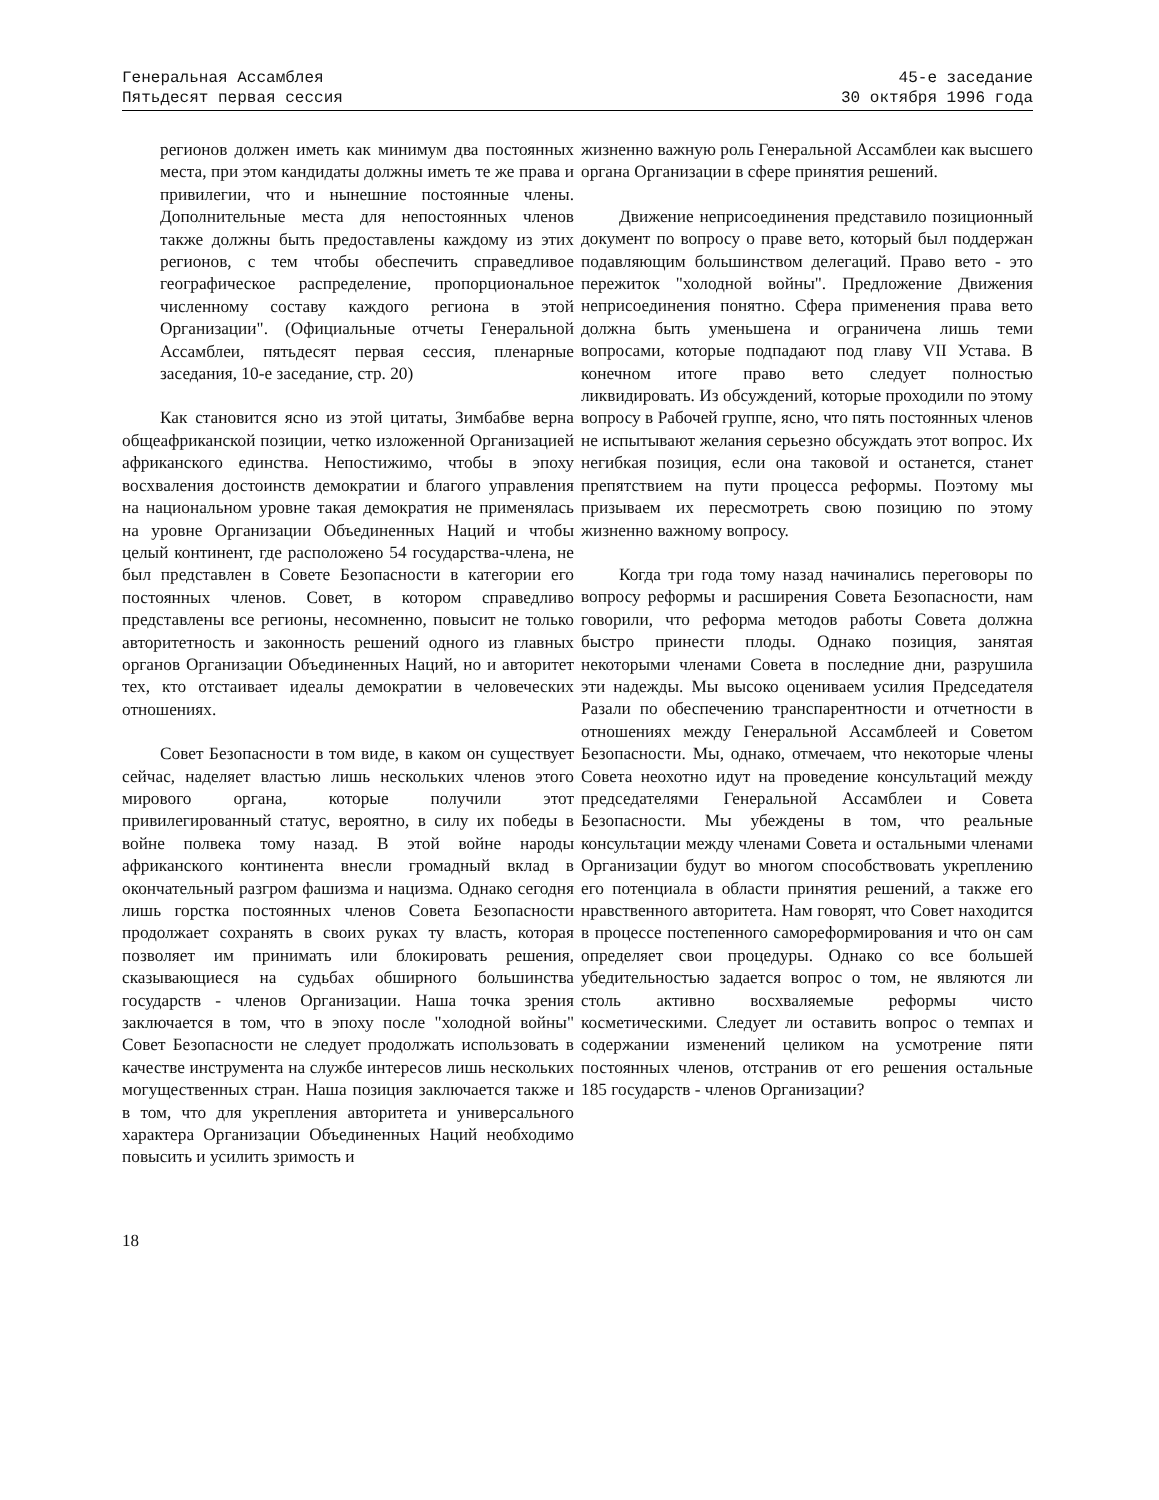Генеральная Ассамблея
Пятьдесят первая сессия
45-е заседание
30 октября 1996 года
регионов должен иметь как минимум два постоянных места, при этом кандидаты должны иметь те же права и привилегии, что и нынешние постоянные члены. Дополнительные места для непостоянных членов также должны быть предоставлены каждому из этих регионов, с тем чтобы обеспечить справедливое географическое распределение, пропорциональное численному составу каждого региона в этой Организации". (Официальные отчеты Генеральной Ассамблеи, пятьдесят первая сессия, пленарные заседания, 10-е заседание, стр. 20)
Как становится ясно из этой цитаты, Зимбабве верна общеафриканской позиции, четко изложенной Организацией африканского единства. Непостижимо, чтобы в эпоху восхваления достоинств демократии и благого управления на национальном уровне такая демократия не применялась на уровне Организации Объединенных Наций и чтобы целый континент, где расположено 54 государства-члена, не был представлен в Совете Безопасности в категории его постоянных членов. Совет, в котором справедливо представлены все регионы, несомненно, повысит не только авторитетность и законность решений одного из главных органов Организации Объединенных Наций, но и авторитет тех, кто отстаивает идеалы демократии в человеческих отношениях.
Совет Безопасности в том виде, в каком он существует сейчас, наделяет властью лишь нескольких членов этого мирового органа, которые получили этот привилегированный статус, вероятно, в силу их победы в войне полвека тому назад. В этой войне народы африканского континента внесли громадный вклад в окончательный разгром фашизма и нацизма. Однако сегодня лишь горстка постоянных членов Совета Безопасности продолжает сохранять в своих руках ту власть, которая позволяет им принимать или блокировать решения, сказывающиеся на судьбах обширного большинства государств - членов Организации. Наша точка зрения заключается в том, что в эпоху после "холодной войны" Совет Безопасности не следует продолжать использовать в качестве инструмента на службе интересов лишь нескольких могущественных стран. Наша позиция заключается также и в том, что для укрепления авторитета и универсального характера Организации Объединенных Наций необходимо повысить и усилить зримость и
жизненно важную роль Генеральной Ассамблеи как высшего органа Организации в сфере принятия решений.
Движение неприсоединения представило позиционный документ по вопросу о праве вето, который был поддержан подавляющим большинством делегаций. Право вето - это пережиток "холодной войны". Предложение Движения неприсоединения понятно. Сфера применения права вето должна быть уменьшена и ограничена лишь теми вопросами, которые подпадают под главу VII Устава. В конечном итоге право вето следует полностью ликвидировать. Из обсуждений, которые проходили по этому вопросу в Рабочей группе, ясно, что пять постоянных членов не испытывают желания серьезно обсуждать этот вопрос. Их негибкая позиция, если она таковой и останется, станет препятствием на пути процесса реформы. Поэтому мы призываем их пересмотреть свою позицию по этому жизненно важному вопросу.
Когда три года тому назад начинались переговоры по вопросу реформы и расширения Совета Безопасности, нам говорили, что реформа методов работы Совета должна быстро принести плоды. Однако позиция, занятая некоторыми членами Совета в последние дни, разрушила эти надежды. Мы высоко оцениваем усилия Председателя Разали по обеспечению транспарентности и отчетности в отношениях между Генеральной Ассамблеей и Советом Безопасности. Мы, однако, отмечаем, что некоторые члены Совета неохотно идут на проведение консультаций между председателями Генеральной Ассамблеи и Совета Безопасности. Мы убеждены в том, что реальные консультации между членами Совета и остальными членами Организации будут во многом способствовать укреплению его потенциала в области принятия решений, а также его нравственного авторитета. Нам говорят, что Совет находится в процессе постепенного самореформирования и что он сам определяет свои процедуры. Однако со все большей убедительностью задается вопрос о том, не являются ли столь активно восхваляемые реформы чисто косметическими. Следует ли оставить вопрос о темпах и содержании изменений целиком на усмотрение пяти постоянных членов, отстранив от его решения остальные 185 государств - членов Организации?
18